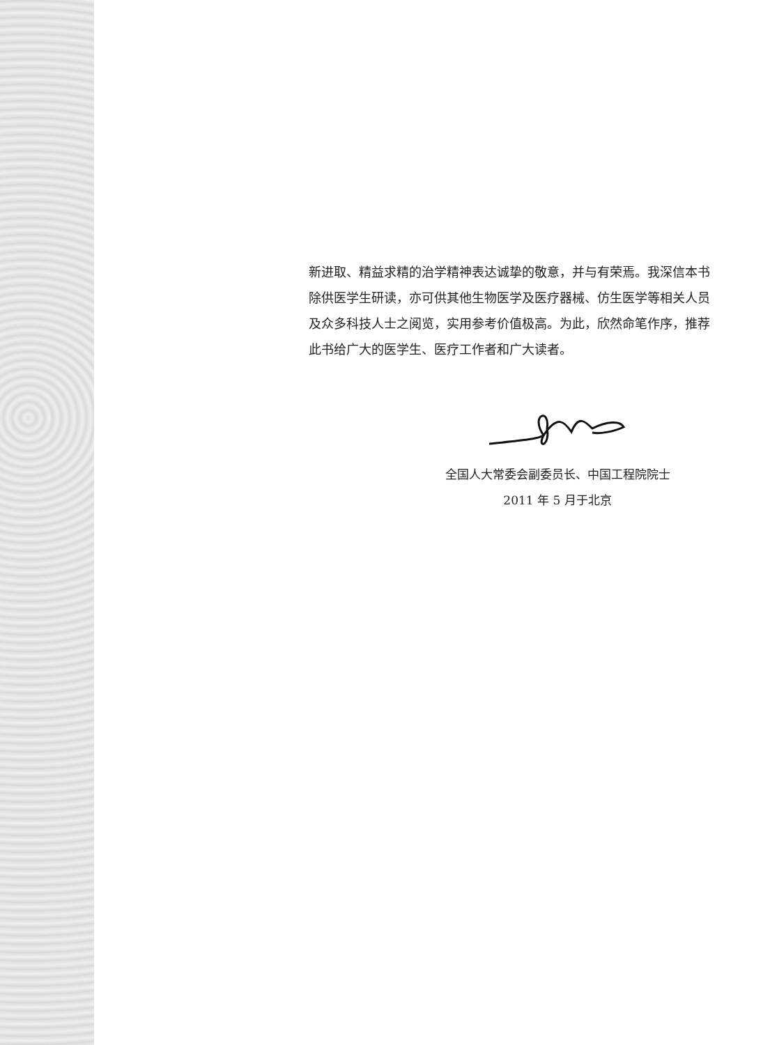新进取、精益求精的治学精神表达诚挚的敬意，并与有荣焉。我深信本书除供医学生研读，亦可供其他生物医学及医疗器械、仿生医学等相关人员及众多科技人士之阅览，实用参考价值极高。为此，欣然命笔作序，推荐此书给广大的医学生、医疗工作者和广大读者。
全国人大常委会副委员长、中国工程院院士
2011 年 5 月于北京